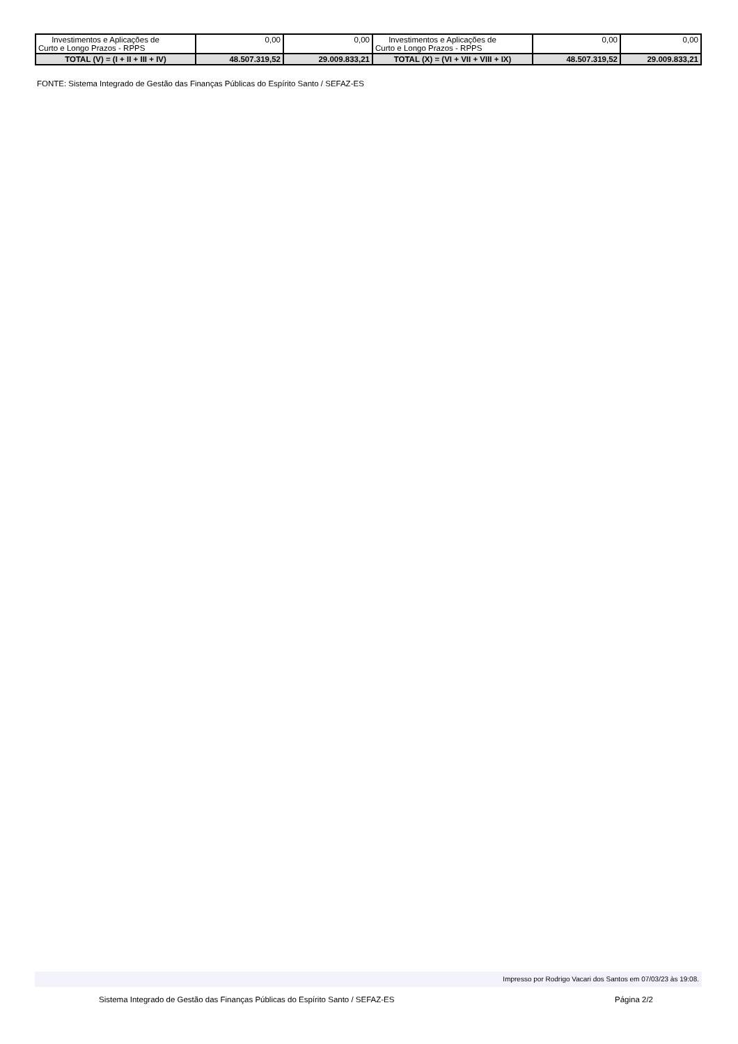| Investimentos e Aplicações de Curto e Longo Prazos - RPPS | 0,00 | 0,00 | Investimentos e Aplicações de Curto e Longo Prazos - RPPS | 0,00 | 0,00 |
| TOTAL (V) = (I + II + III + IV) | 48.507.319,52 | 29.009.833,21 | TOTAL (X) = (VI + VII + VIII + IX) | 48.507.319,52 | 29.009.833,21 |
FONTE: Sistema Integrado de Gestão das Finanças Públicas do Espírito Santo / SEFAZ-ES
Impresso por Rodrigo Vacari dos Santos em 07/03/23 às 19:08.
Sistema Integrado de Gestão das Finanças Públicas do Espírito Santo / SEFAZ-ES Página 2/2